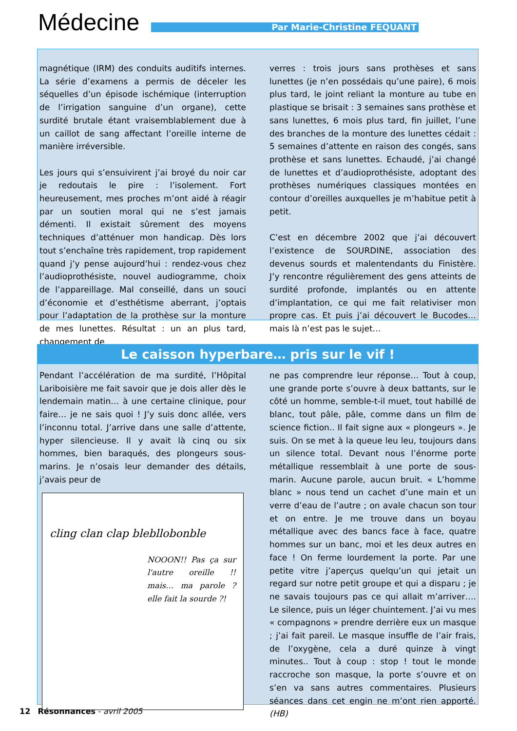Médecine
Par Marie-Christine FEQUANT
magnétique (IRM) des conduits auditifs internes. La série d’examens a permis de déceler les séquelles d’un épisode ischémique (interruption de l’irrigation sanguine d’un organe), cette surdité brutale étant vraisemblablement due à un caillot de sang affectant l’oreille interne de manière irréversible.
Les jours qui s’ensuivirent j’ai broyé du noir car je redoutais le pire : l’isolement. Fort heureusement, mes proches m’ont aidé à réagir par un soutien moral qui ne s’est jamais démenti. Il existait sûrement des moyens techniques d’atténuer mon handicap. Dès lors tout s’enchaîne très rapidement, trop rapidement quand j’y pense aujourd’hui : rendez-vous chez l’audioprothésiste, nouvel audiogramme, choix de l’appareillage. Mal conseillé, dans un souci d’économie et d’esthétisme aberrant, j’optais pour l’adaptation de la prothèse sur la monture de mes lunettes. Résultat : un an plus tard, changement de
verres : trois jours sans prothèses et sans lunettes (je n’en possédais qu’une paire), 6 mois plus tard, le joint reliant la monture au tube en plastique se brisait : 3 semaines sans prothèse et sans lunettes, 6 mois plus tard, fin juillet, l’une des branches de la monture des lunettes cédait : 5 semaines d’attente en raison des congés, sans prothèse et sans lunettes. Echaudé, j’ai changé de lunettes et d’audioprothésiste, adoptant des prothèses numériques classiques montées en contour d’oreilles auxquelles je m’habitue petit à petit.
C’est en décembre 2002 que j’ai découvert l’existence de SOURDINE, association des devenus sourds et malentendants du Finistère. J’y rencontre régulièrement des gens atteints de surdité profonde, implantés ou en attente d’implantation, ce qui me fait relativiser mon propre cas. Et puis j’ai découvert le Bucodes… mais là n’est pas le sujet…
Le caisson hyperbare… pris sur le vif !
Pendant l’accélération de ma surdité, l’Hôpital Lariboisière me fait savoir que je dois aller dès le lendemain matin… à une certaine clinique, pour faire… je ne sais quoi ! J’y suis donc allée, vers l’inconnu total. J’arrive dans une salle d’attente, hyper silencieuse. Il y avait là cinq ou six hommes, bien baraqués, des plongeurs sous-marins. Je n’osais leur demander des détails, j’avais peur de
cling clan clap blebllobonble
NOOON!! Pas ça sur l'autre oreille !! mais… ma parole ? elle fait la sourde ?!
ne pas comprendre leur réponse… Tout à coup, une grande porte s’ouvre à deux battants, sur le côté un homme, semble-t-il muet, tout habillé de blanc, tout pâle, pâle, comme dans un film de science fiction.. Il fait signe aux « plongeurs ». Je suis. On se met à la queue leu leu, toujours dans un silence total. Devant nous l’énorme porte métallique ressemblait à une porte de sous-marin. Aucune parole, aucun bruit. « L’homme blanc » nous tend un cachet d’une main et un verre d’eau de l’autre ; on avale chacun son tour et on entre. Je me trouve dans un boyau métallique avec des bancs face à face, quatre hommes sur un banc, moi et les deux autres en face ! On ferme lourdement la porte. Par une petite vitre j’aperçus quelqu’un qui jetait un regard sur notre petit groupe et qui a disparu ; je ne savais toujours pas ce qui allait m’arriver…. Le silence, puis un léger chuintement. J’ai vu mes « compagnons » prendre derrière eux un masque ; j’ai fait pareil. Le masque insuffle de l’air frais, de l’oxygène, cela a duré quinze à vingt minutes.. Tout à coup : stop ! tout le monde raccroche son masque, la porte s’ouvre et on s’en va sans autres commentaires. Plusieurs séances dans cet engin ne m’ont rien apporté. (HB)
12 Résonnances - avril 2005